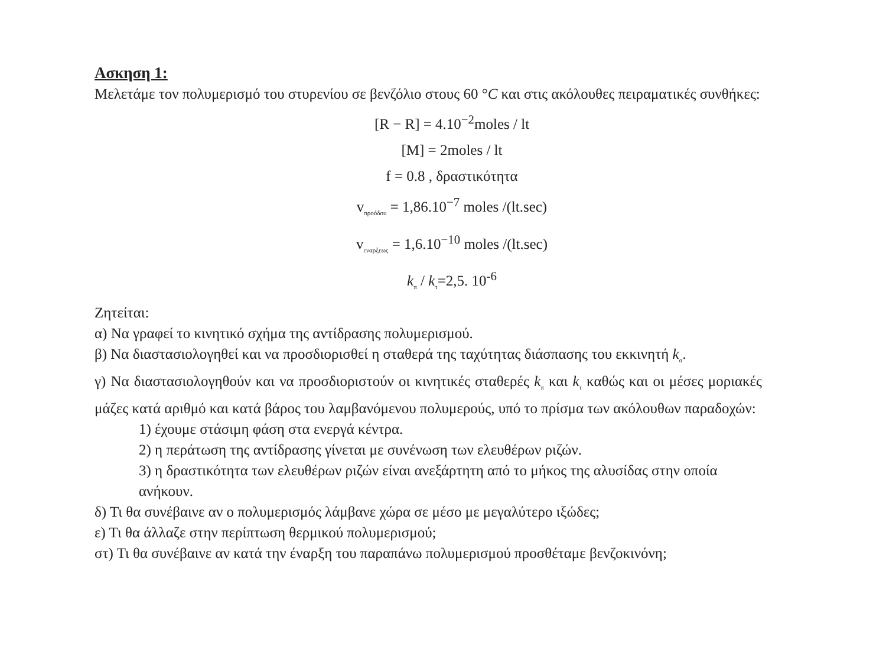Ασκηση 1:
Μελετάμε τον πολυμερισμό του στυρενίου σε βενζόλιο στους 60 °C και στις ακόλουθες πειραματικές συνθήκες:
[R − R] = 4.10<sup>−2</sup>moles / lt
[M] = 2moles / lt
f = 0.8 , δραστικότητα
v<sub>προόδου</sub> = 1,86.10<sup>−7</sup> moles /(lt.sec)
v<sub>εναρξεως</sub> = 1,6.10<sup>−10</sup> moles /(lt.sec)
k<sub>π</sub> / k<sub>τ</sub>=2,5. 10<sup>-6</sup>
Ζητείται:
α) Να γραφεί το κινητικό σχήμα της αντίδρασης πολυμερισμού.
β) Να διαστασιολογηθεί και να προσδιορισθεί η σταθερά της ταχύτητας διάσπασης του εκκινητή k<sub>α</sub>.
γ) Να διαστασιολογηθούν και να προσδιοριστούν οι κινητικές σταθερές k<sub>π</sub> και k<sub>τ</sub> καθώς και οι μέσες μοριακές μάζες κατά αριθμό και κατά βάρος του λαμβανόμενου πολυμερούς, υπό το πρίσμα των ακόλουθων παραδοχών:
1) έχουμε στάσιμη φάση στα ενεργά κέντρα.
2) η περάτωση της αντίδρασης γίνεται με συνένωση των ελευθέρων ριζών.
3) η δραστικότητα των ελευθέρων ριζών είναι ανεξάρτητη από το μήκος της αλυσίδας στην οποία ανήκουν.
δ) Τι θα συνέβαινε αν ο πολυμερισμός λάμβανε χώρα σε μέσο με μεγαλύτερο ιξώδες;
ε) Τι θα άλλαζε στην περίπτωση θερμικού πολυμερισμού;
στ) Τι θα συνέβαινε αν κατά την έναρξη του παραπάνω πολυμερισμού προσθέταμε βενζοκινόνη;